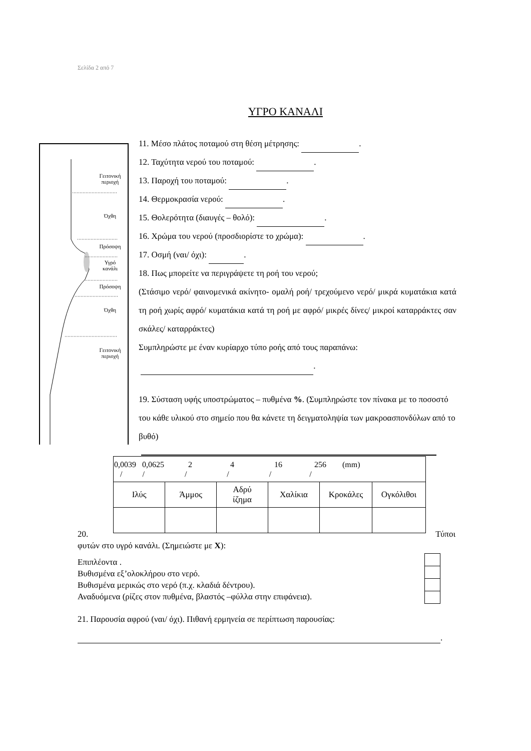Σελίδα 2 από 7
ΥΓΡΟ ΚΑΝΑΛΙ
Γειτονική
περιοχή
Όχθη
Πρόσοψη
Υγρό
κανάλι
Πρόσοψη
Όχθη
Γειτονική
περιοχή
11. Μέσο πλάτος ποταμού στη θέση μέτρησης: .
12. Ταχύτητα νερού του ποταμού: .
13. Παροχή του ποταμού: .
14. Θερμοκρασία νερού: .
15. Θολερότητα (διαυγές – θολό): .
16. Χρώμα του νερού (προσδιορίστε το χρώμα): .
17. Οσμή (ναι/ όχι): .
18. Πως μπορείτε να περιγράψετε τη ροή του νερού;
(Στάσιμο νερό/ φαινομενικά ακίνητο- ομαλή ροή/ τρεχούμενο νερό/ μικρά κυματάκια κατά τη ροή χωρίς αφρό/ κυματάκια κατά τη ροή με αφρό/ μικρές δίνες/ μικροί καταρράκτες σαν σκάλες/ καταρράκτες)
Συμπληρώστε με έναν κυρίαρχο τύπο ροής από τους παραπάνω:
.
19. Σύσταση υφής υποστρώματος – πυθμένα %. (Συμπληρώστε τον πίνακα με το ποσοστό του κάθε υλικού στο σημείο που θα κάνετε τη δειγματοληψία των μακροασπονδύλων από το βυθό)
| 0,0039 0,0625 2 4 16 256 (mm) / / / / / / | | | | | |
| Ιλύς | Άμμος | Αδρύ ίζημα | Χαλίκια | Κροκάλες | Ογκόλιθοι |
20. Τύποι
φυτών στο υγρό κανάλι. (Σημειώστε με X):
Επιπλέοντα .
Βυθισμένα εξ’ολοκλήρου στο νερό.
Βυθισμένα μερικώς στο νερό (π.χ. κλαδιά δέντρου).
Αναδυόμενα (ρίζες στον πυθμένα, βλαστός –φύλλα στην επιφάνεια).
21. Παρουσία αφρού (ναι/ όχι). Πιθανή ερμηνεία σε περίπτωση παρουσίας:
.